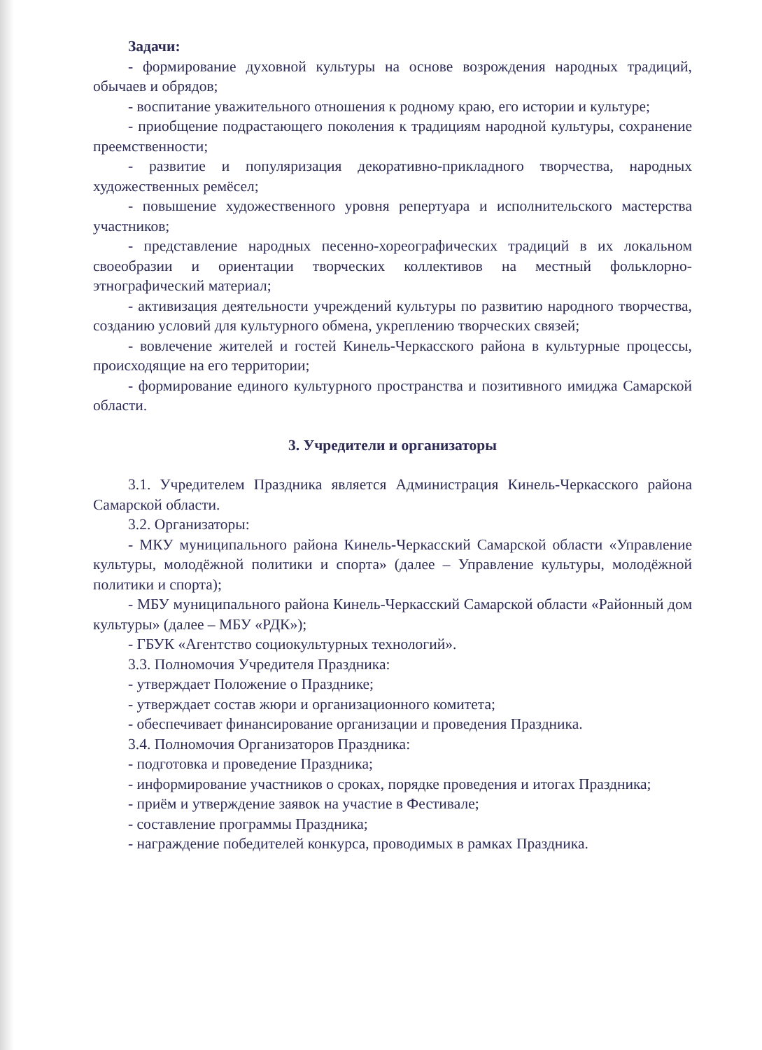Задачи:
- формирование духовной культуры на основе возрождения народных традиций, обычаев и обрядов;
- воспитание уважительного отношения к родному краю, его истории и культуре;
- приобщение подрастающего поколения к традициям народной культуры, сохранение преемственности;
- развитие и популяризация декоративно-прикладного творчества, народных художественных ремёсел;
- повышение художественного уровня репертуара и исполнительского мастерства участников;
- представление народных песенно-хореографических традиций в их локальном своеобразии и ориентации творческих коллективов на местный фольклорно-этнографический материал;
- активизация деятельности учреждений культуры по развитию народного творчества, созданию условий для культурного обмена, укреплению творческих связей;
- вовлечение жителей и гостей Кинель-Черкасского района в культурные процессы, происходящие на его территории;
- формирование единого культурного пространства и позитивного имиджа Самарской области.
3. Учредители и организаторы
3.1. Учредителем Праздника является Администрация Кинель-Черкасского района Самарской области.
3.2. Организаторы:
- МКУ муниципального района Кинель-Черкасский Самарской области «Управление культуры, молодёжной политики и спорта» (далее – Управление культуры, молодёжной политики и спорта);
- МБУ муниципального района Кинель-Черкасский Самарской области «Районный дом культуры» (далее – МБУ «РДК»);
- ГБУК «Агентство социокультурных технологий».
3.3. Полномочия Учредителя Праздника:
- утверждает Положение о Празднике;
- утверждает состав жюри и организационного комитета;
- обеспечивает финансирование организации и проведения Праздника.
3.4. Полномочия Организаторов Праздника:
- подготовка и проведение Праздника;
- информирование участников о сроках, порядке проведения и итогах Праздника;
- приём и утверждение заявок на участие в Фестивале;
- составление программы Праздника;
- награждение победителей конкурса, проводимых в рамках Праздника.